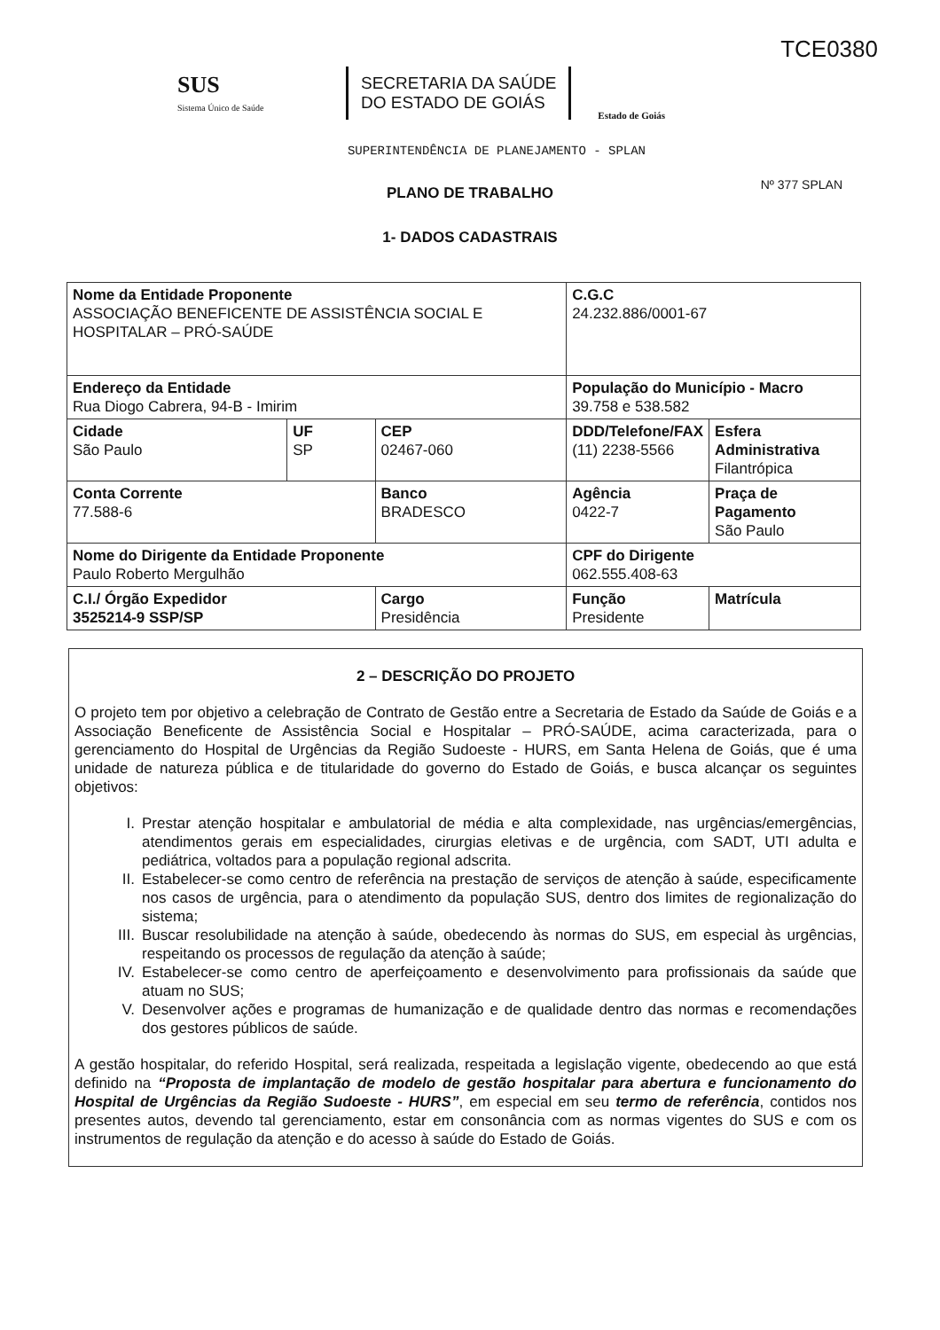TCE0380
SUS
Sistema Único de Saúde
SECRETARIA DA SAÚDE
DO ESTADO DE GOIÁS
Estado de Goiás
SUPERINTENDÊNCIA DE PLANEJAMENTO - SPLAN
Nº 377 SPLAN
PLANO DE TRABALHO
1- DADOS CADASTRAIS
| Nome da Entidade Proponente ASSOCIAÇÃO BENEFICENTE DE ASSISTÊNCIA SOCIAL E HOSPITALAR – PRÓ-SAÚDE | | | | C.G.C 24.232.886/0001-67 | |
| Endereço da Entidade Rua Diogo Cabrera, 94-B - Imirim | | | | População do Município - Macro 39.758 e 538.582 | |
| Cidade São Paulo | UF SP | CEP 02467-060 | | DDD/Telefone/FAX (11) 2238-5566 | Esfera Administrativa Filantrópica |
| Conta Corrente 77.588-6 | | Banco BRADESCO | | Agência 0422-7 | Praça de Pagamento São Paulo |
| Nome do Dirigente da Entidade Proponente Paulo Roberto Mergulhão | | | | CPF do Dirigente 062.555.408-63 | |
| C.I./ Órgão Expedidor 3525214-9 SSP/SP | | | Cargo Presidência | Função Presidente | Matrícula |
2 – DESCRIÇÃO DO PROJETO
O projeto tem por objetivo a celebração de Contrato de Gestão entre a Secretaria de Estado da Saúde de Goiás e a Associação Beneficente de Assistência Social e Hospitalar – PRÓ-SAÚDE, acima caracterizada, para o gerenciamento do Hospital de Urgências da Região Sudoeste - HURS, em Santa Helena de Goiás, que é uma unidade de natureza pública e de titularidade do governo do Estado de Goiás, e busca alcançar os seguintes objetivos:
I. Prestar atenção hospitalar e ambulatorial de média e alta complexidade, nas urgências/emergências, atendimentos gerais em especialidades, cirurgias eletivas e de urgência, com SADT, UTI adulta e pediátrica, voltados para a população regional adscrita.
II. Estabelecer-se como centro de referência na prestação de serviços de atenção à saúde, especificamente nos casos de urgência, para o atendimento da população SUS, dentro dos limites de regionalização do sistema;
III.
Buscar resolubilidade na atenção à saúde, obedecendo às normas do SUS, em especial às urgências, respeitando os processos de regulação da atenção à saúde;
IV. Estabelecer-se como centro de aperfeiçoamento e desenvolvimento para profissionais da saúde que atuam no SUS;
V. Desenvolver ações e programas de humanização e de qualidade dentro das normas e recomendações dos gestores públicos de saúde.
A gestão hospitalar, do referido Hospital, será realizada, respeitada a legislação vigente, obedecendo ao que está definido na “Proposta de implantação de modelo de gestão hospitalar para abertura e funcionamento do Hospital de Urgências da Região Sudoeste - HURS”, em especial em seu termo de referência, contidos nos presentes autos, devendo tal gerenciamento, estar em consonância com as normas vigentes do SUS e com os instrumentos de regulação da atenção e do acesso à saúde do Estado de Goiás.